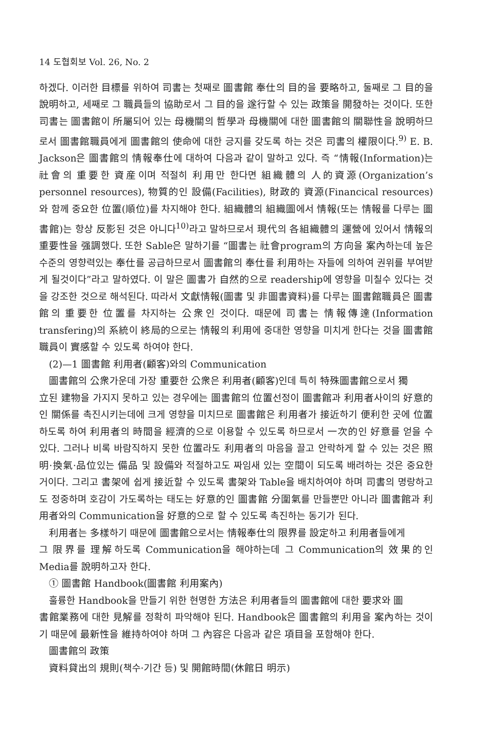14 도협회보 Vol. 26, No. 2
하겠다. 이러한 目標를 위하여 司書는 첫째로 圖書館 奉仕의 目的을 要略하고, 둘째로 그 目的을 說明하고, 세째로 그 職員들의 協助로서 그 目的을 遂行할 수 있는 政策을 開發하는 것이다. 또한 司書는 圖書館이 所屬되어 있는 母機關의 哲學과 母機關에 대한 圖書館의 關聯性을 說明하므로서 圖書館職員에게 圖書館의 使命에 대한 긍지를 갖도록 하는 것은 司書의 權限이다.<sup>9)</sup> E. B. Jackson은 圖書館의 情報奉仕에 대하여 다음과 같이 말하고 있다. 즉 “情報(Information)는 社會의 重要한 資産이며 적절히 利用만 한다면 組織體의 人的資源(Organization’s personnel resources), 物質的인 設備(Facilities), 財政的 資源(Financical resources)와 함께 중요한 位置(順位)를 차지해야 한다. 組織體의 組織圖에서 情報(또는 情報를 다루는 圖書館)는 항상 反影된 것은 아니다<sup>10)</sup>라고 말하므로서 現代의 各組織體의 運營에 있어서 情報의 重要性을 强調했다. 또한 Sable은 말하기를 “圖書는 社會program의 方向을 案內하는데 높은 수준의 영향력있는 奉仕를 공급하므로서 圖書館의 奉仕를 利用하는 자들에 의하여 권위를 부여받게 될것이다”라고 말하였다. 이 말은 圖書가 自然的으로 readership에 영향을 미칠수 있다는 것을 강조한 것으로 해석된다. 따라서 文獻情報(圖書 및 非圖書資料)를 다루는 圖書館職員은 圖書館의 重要한 位置를 차지하는 公衆인 것이다. 때문에 司書는 情報傳達(Information transfering)의 系統이 終局的으로는 情報의 利用에 중대한 영향을 미치게 한다는 것을 圖書館 職員이 實感할 수 있도록 하여야 한다.
(2)—1 圖書館 利用者(顧客)와의 Communication
圖書館의 公衆가운데 가장 重要한 公衆은 利用者(顧客)인데 특히 特殊圖書館으로서 獨
立된 建物을 가지지 못하고 있는 경우에는 圖書館의 位置선정이 圖書館과 利用者사이의 好意的인 關係를 촉진시키는데에 크게 영향을 미치므로 圖書館은 利用者가 接近하기 便利한 곳에 位置하도록 하여 利用者의 時間을 經濟的으로 이용할 수 있도록 하므로서 一次的인 好意를 얻을 수 있다. 그러나 비록 바람직하지 못한 位置라도 利用者의 마음을 끌고 안락하게 할 수 있는 것은 照明·換氣·品位있는 備品 및 設備와 적절하고도 짜임새 있는 空間이 되도록 배려하는 것은 중요한 거이다. 그리고 書架에 쉽게 接近할 수 있도록 書架와 Table을 배치하여야 하며 司書의 명랑하고도 정중하며 호감이 가도록하는 태도는 好意的인 圖書館 分圍氣를 만들뿐만 아니라 圖書館과 利用者와의 Communication을 好意的으로 할 수 있도록 촉진하는 동기가 된다.
利用者는 多樣하기 때문에 圖書館으로서는 情報奉仕의 限界를 設定하고 利用者들에게
그 限界를 理解하도록 Communication을 해야하는데 그 Communication의 效果的인 Media를 說明하고자 한다.
① 圖書館 Handbook(圖書館 利用案內)
훌륭한 Handbook을 만들기 위한 현명한 方法은 利用者들의 圖書館에 대한 要求와 圖
書館業務에 대한 見解를 정확히 파악해야 된다. Handbook은 圖書館의 利用을 案內하는 것이기 때문에 最新性을 維持하여야 하며 그 內容은 다음과 같은 項目을 포함해야 한다.
圖書館의 政策
資料貸出의 規則(책수·기간 등) 및 開館時間(休館日 明示)